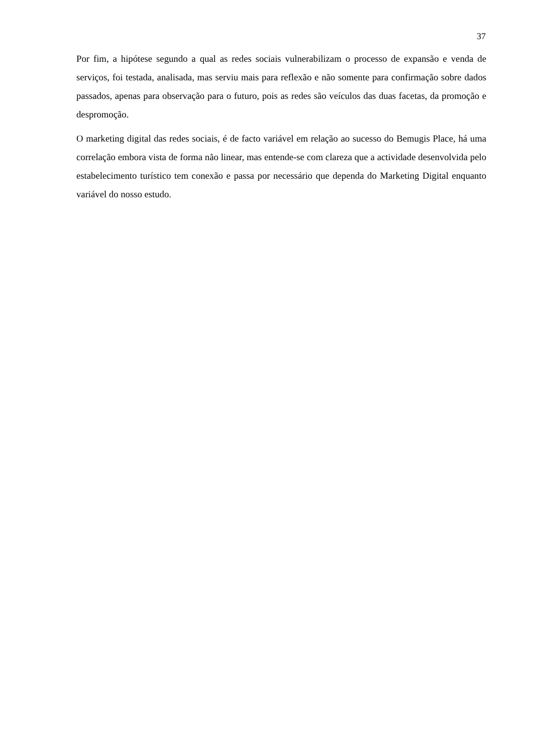37
Por fim, a hipótese segundo a qual as redes sociais vulnerabilizam o processo de expansão e venda de serviços, foi testada, analisada, mas serviu mais para reflexão e não somente para confirmação sobre dados passados, apenas para observação para o futuro, pois as redes são veículos das duas facetas, da promoção e despromoção.
O marketing digital das redes sociais, é de facto variável em relação ao sucesso do Bemugis Place, há uma correlação embora vista de forma não linear, mas entende-se com clareza que a actividade desenvolvida pelo estabelecimento turístico tem conexão e passa por necessário que dependa do Marketing Digital enquanto variável do nosso estudo.